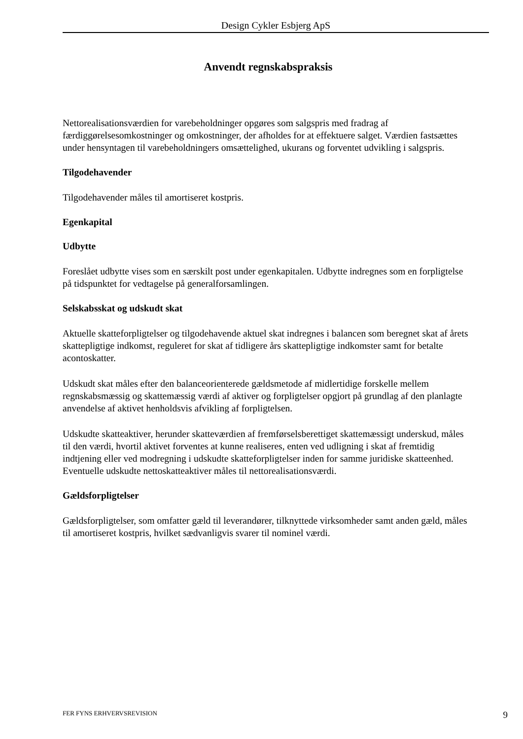Design Cykler Esbjerg ApS
Anvendt regnskabspraksis
Nettorealisationsværdien for varebeholdninger opgøres som salgspris med fradrag af færdiggørelsesomkostninger og omkostninger, der afholdes for at effektuere salget. Værdien fastsættes under hensyntagen til varebeholdningers omsættelighed, ukurans og forventet udvikling i salgspris.
Tilgodehavender
Tilgodehavender måles til amortiseret kostpris.
Egenkapital
Udbytte
Foreslået udbytte vises som en særskilt post under egenkapitalen. Udbytte indregnes som en forpligtelse på tidspunktet for vedtagelse på generalforsamlingen.
Selskabsskat og udskudt skat
Aktuelle skatteforpligtelser og tilgodehavende aktuel skat indregnes i balancen som beregnet skat af årets skattepligtige indkomst, reguleret for skat af tidligere års skattepligtige indkomster samt for betalte acontoskatter.
Udskudt skat måles efter den balanceorienterede gældsmetode af midlertidige forskelle mellem regnskabsmæssig og skattemæssig værdi af aktiver og forpligtelser opgjort på grundlag af den planlagte anvendelse af aktivet henholdsvis afvikling af forpligtelsen.
Udskudte skatteaktiver, herunder skatteværdien af fremførselsberettiget skattemæssigt underskud, måles til den værdi, hvortil aktivet forventes at kunne realiseres, enten ved udligning i skat af fremtidig indtjening eller ved modregning i udskudte skatteforpligtelser inden for samme juridiske skatteenhed. Eventuelle udskudte nettoskatteaktiver måles til nettorealisationsværdi.
Gældsforpligtelser
Gældsforpligtelser, som omfatter gæld til leverandører, tilknyttede virksomheder samt anden gæld, måles til amortiseret kostpris, hvilket sædvanligvis svarer til nominel værdi.
FER FYNS ERHVERVSREVISION 9